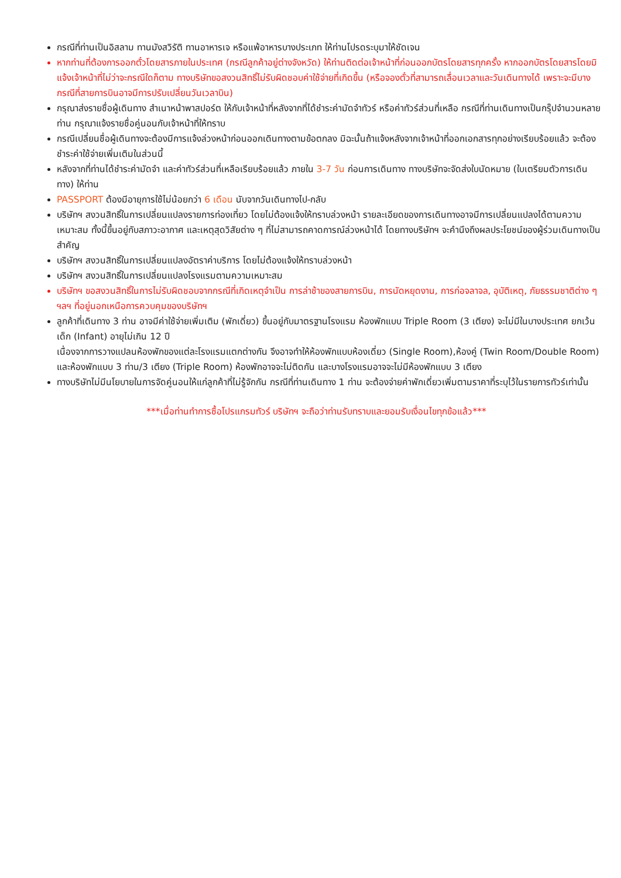กรณีที่ท่านเป็นอิสลาม ทานมังสวิรัติ ทานอาหารเจ หรือแพ้อาหารบางประเภท ให้ท่านโปรดระบุมาให้ชัดเจน
หากท่านที่ต้องการออกตั๋วโดยสารภายในประเทศ (กรณีลูกค้าอยู่ต่างจังหวัด) ให้ท่านติดต่อเจ้าหน้าที่ก่อนออกบัตรโดยสารทุกครั้ง หากออกบัตรโดยสารโดยมิแจ้งเจ้าหน้าที่ไม่ว่าจะกรณีใดก็ตาม ทางบริษัทขอสงวนสิทธิ์ไม่รับผิดชอบค่าใช้จ่ายที่เกิดขึ้น (หรือจองตั๋วที่สามารถเลื่อนเวลาและวันเดินทางได้ เพราะจะมีบางกรณีที่สายการบินอาจมีการปรับเปลี่ยนวันเวลาบิน)
กรุณาส่งรายชื่อผู้เดินทาง สำเนาหน้าพาสปอร์ต ให้กับเจ้าหน้าที่หลังจากที่ได้ชำระค่ามัดจำทัวร์ หรือค่าทัวร์ส่วนที่เหลือ กรณีที่ท่านเดินทางเป็นกรุ๊ปจำนวนหลายท่าน กรุณาแจ้งรายชื่อคู่นอนกับเจ้าหน้าที่ให้ทราบ
กรณีเปลี่ยนชื่อผู้เดินทางจะต้องมีการแจ้งล่วงหน้าก่อนออกเดินทางตามข้อตกลง มิฉะนั้นถ้าแจ้งหลังจากเจ้าหน้าที่ออกเอกสารทุกอย่างเรียบร้อยแล้ว จะต้องชำระค่าใช้จ่ายเพิ่มเติมในส่วนนี้
หลังจากที่ท่านได้ชำระค่ามัดจำ และค่าทัวร์ส่วนที่เหลือเรียบร้อยแล้ว ภายใน 3-7 วัน ก่อนการเดินทาง ทางบริษัทจะจัดส่งใบนัดหมาย (ใบเตรียมตัวการเดินทาง) ให้ท่าน
PASSPORT ต้องมีอายุการใช้ไม่น้อยกว่า 6 เดือน นับจากวันเดินทางไป-กลับ
บริษัทฯ สงวนสิทธิ์ในการเปลี่ยนแปลงรายการท่องเที่ยว โดยไม่ต้องแจ้งให้ทราบล่วงหน้า รายละเอียดของการเดินทางอาจมีการเปลี่ยนแปลงได้ตามความเหมาะสม ทั้งนี้ขึ้นอยู่กับสภาวะอากาศ และเหตุสุดวิสัยต่าง ๆ ที่ไม่สามารถคาดการณ์ล่วงหน้าได้ โดยทางบริษัทฯ จะคำนึงถึงผลประโยชน์ของผู้ร่วมเดินทางเป็นสำคัญ
บริษัทฯ สงวนสิทธิ์ในการเปลี่ยนแปลงอัตราค่าบริการ โดยไม่ต้องแจ้งให้ทราบล่วงหน้า
บริษัทฯ สงวนสิทธิ์ในการเปลี่ยนแปลงโรงแรมตามความเหมาะสม
บริษัทฯ ขอสงวนสิทธิ์ในการไม่รับผิดชอบจากกรณีที่เกิดเหตุจำเป็น การล่าช้าของสายการบิน, การนัดหยุดงาน, การก่อจลาจล, อุบัติเหตุ, ภัยธรรมชาติต่าง ๆ ฯลฯ ที่อยู่นอกเหนือการควบคุมของบริษัทฯ
ลูกค้าที่เดินทาง 3 ท่าน อาจมีค่าใช้จ่ายเพิ่มเติม (พักเดี่ยว) ขึ้นอยู่กับมาตรฐานโรงแรม ห้องพักแบบ Triple Room (3 เตียง) จะไม่มีในบางประเทศ ยกเว้น เด็ก (Infant) อายุไม่เกิน 12 ปี
เนื่องจากการวางแปลนห้องพักของแต่ละโรงแรมแตกต่างกัน จึงอาจทำให้ห้องพักแบบห้องเดี่ยว (Single Room),ห้องคู่ (Twin Room/Double Room) และห้องพักแบบ 3 ท่าน/3 เตียง (Triple Room) ห้องพักอาจจะไม่ติดกัน และบางโรงแรมอาจจะไม่มีห้องพักแบบ 3 เตียง
ทางบริษัทไม่มีนโยบายในการจัดคู่นอนให้แก่ลูกค้าที่ไม่รู้จักกัน กรณีที่ท่านเดินทาง 1 ท่าน จะต้องจ่ายค่าพักเดี่ยวเพิ่มตามราคาที่ระบุไว้ในรายการทัวร์เท่านั้น
***เมื่อท่านทำการซื้อโปรแกรมทัวร์ บริษัทฯ จะถือว่าท่านรับทราบและยอมรับเงื่อนไขทุกข้อแล้ว***